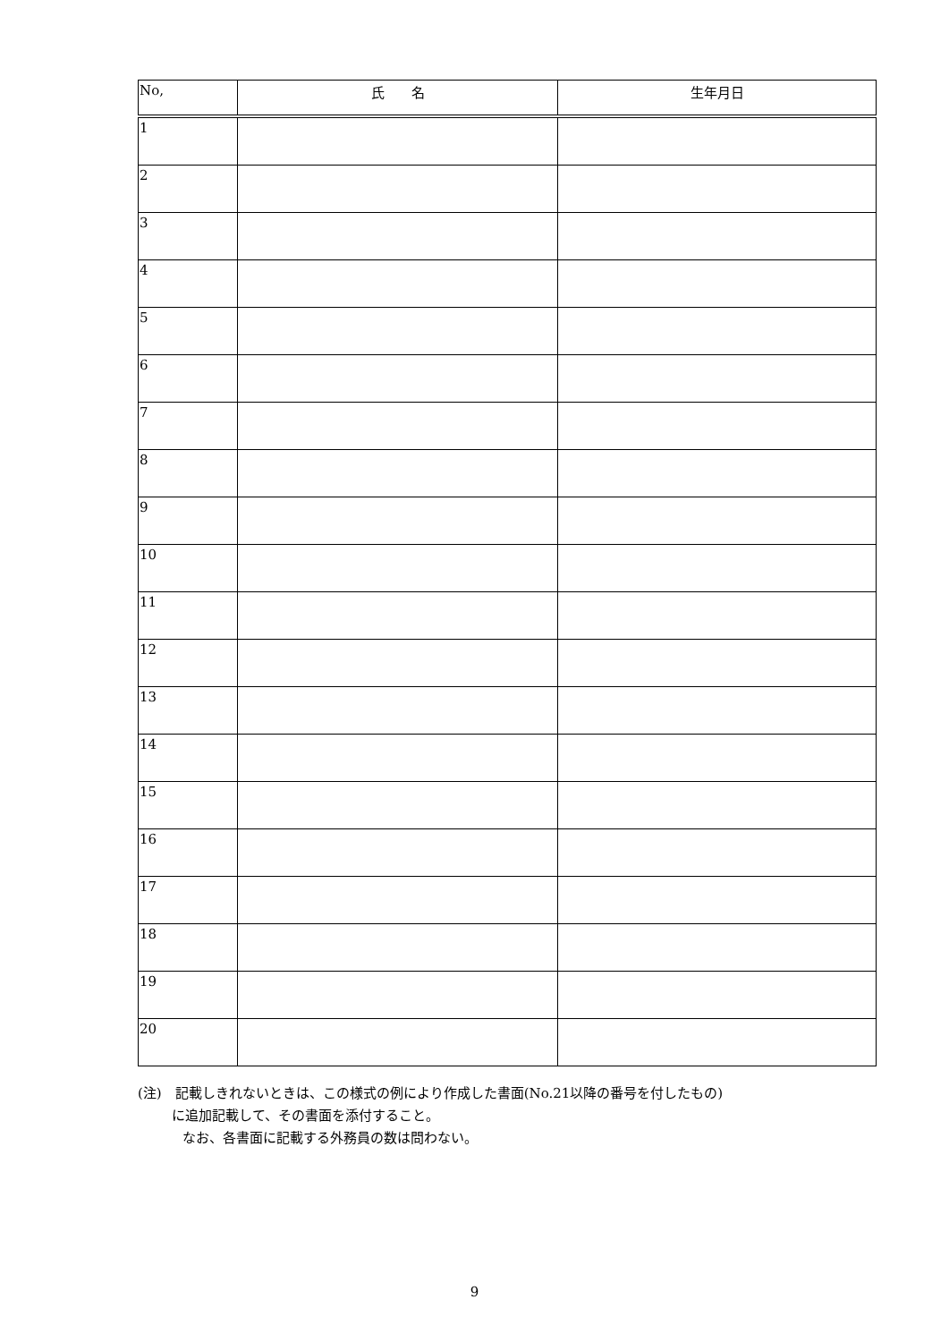| No, | 氏 名 | 生年月日 |
| --- | --- | --- |
| 1 | | |
| 2 | | |
| 3 | | |
| 4 | | |
| 5 | | |
| 6 | | |
| 7 | | |
| 8 | | |
| 9 | | |
| 10 | | |
| 11 | | |
| 12 | | |
| 13 | | |
| 14 | | |
| 15 | | |
| 16 | | |
| 17 | | |
| 18 | | |
| 19 | | |
| 20 | | |
(注)　記載しきれないときは、この様式の例により作成した書面(No.21以降の番号を付したもの)
に追加記載して、その書面を添付すること。
なお、各書面に記載する外務員の数は問わない。
9